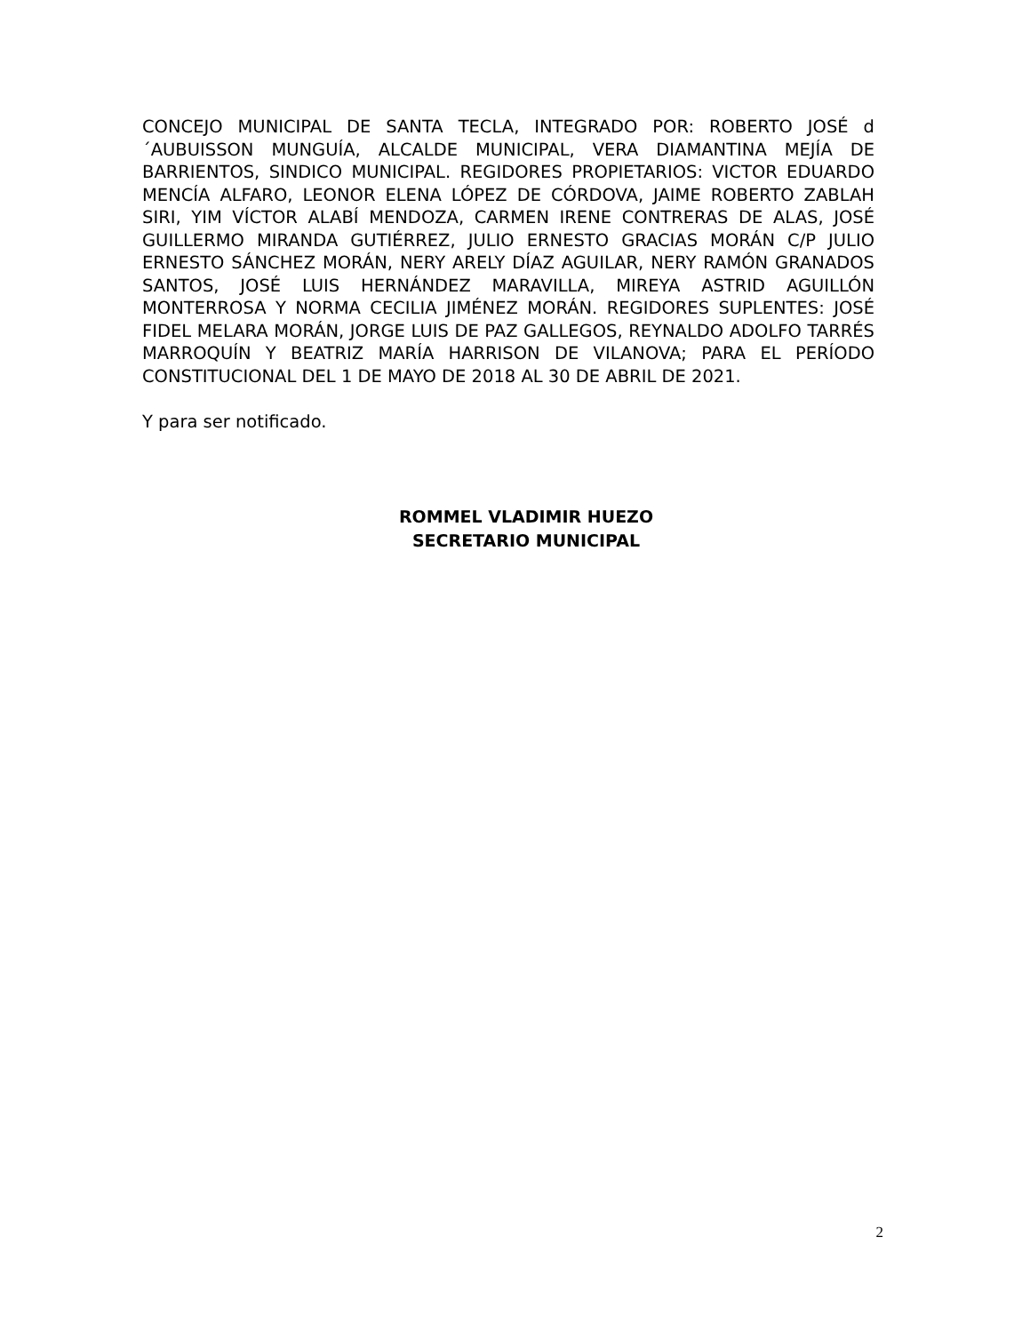CONCEJO MUNICIPAL DE SANTA TECLA, INTEGRADO POR: ROBERTO JOSÉ d´AUBUISSON MUNGUÍA, ALCALDE MUNICIPAL, VERA DIAMANTINA MEJÍA DE BARRIENTOS, SINDICO MUNICIPAL. REGIDORES PROPIETARIOS: VICTOR EDUARDO MENCÍA ALFARO, LEONOR ELENA LÓPEZ DE CÓRDOVA, JAIME ROBERTO ZABLAH SIRI, YIM VÍCTOR ALABÍ MENDOZA, CARMEN IRENE CONTRERAS DE ALAS, JOSÉ GUILLERMO MIRANDA GUTIÉRREZ, JULIO ERNESTO GRACIAS MORÁN C/P JULIO ERNESTO SÁNCHEZ MORÁN, NERY ARELY DÍAZ AGUILAR, NERY RAMÓN GRANADOS SANTOS, JOSÉ LUIS HERNÁNDEZ MARAVILLA, MIREYA ASTRID AGUILLÓN MONTERROSA Y NORMA CECILIA JIMÉNEZ MORÁN. REGIDORES SUPLENTES: JOSÉ FIDEL MELARA MORÁN, JORGE LUIS DE PAZ GALLEGOS, REYNALDO ADOLFO TARRÉS MARROQUÍN Y BEATRIZ MARÍA HARRISON DE VILANOVA; PARA EL PERÍODO CONSTITUCIONAL DEL 1 DE MAYO DE 2018 AL 30 DE ABRIL DE 2021.
Y para ser notificado.
ROMMEL VLADIMIR HUEZO
SECRETARIO MUNICIPAL
2